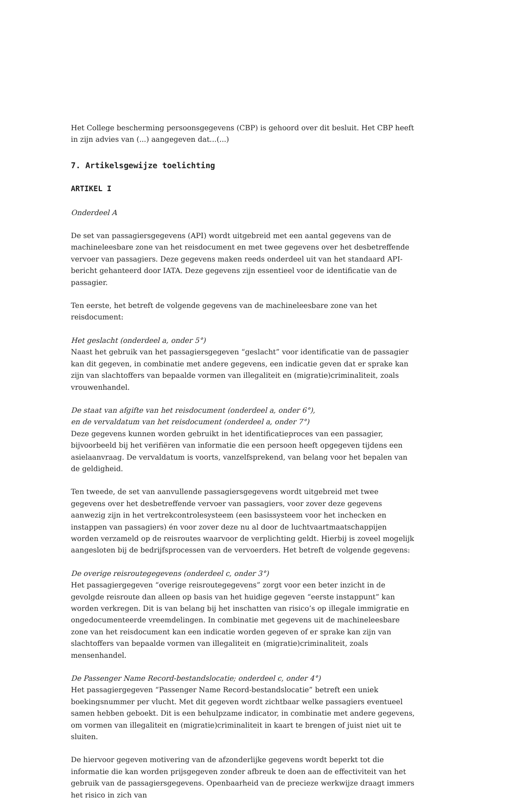Het College bescherming persoonsgegevens (CBP) is gehoord over dit besluit. Het CBP heeft in zijn advies van (...) aangegeven dat...(...)
7. Artikelsgewijze toelichting
ARTIKEL I
Onderdeel A
De set van passagiersgegevens (API) wordt uitgebreid met een aantal gegevens van de machineleesbare zone van het reisdocument en met twee gegevens over het desbetreffende vervoer van passagiers. Deze gegevens maken reeds onderdeel uit van het standaard API-bericht gehanteerd door IATA. Deze gegevens zijn essentieel voor de identificatie van de passagier.
Ten eerste, het betreft de volgende gegevens van de machineleesbare zone van het reisdocument:
Het geslacht (onderdeel a, onder 5°)
Naast het gebruik van het passagiersgegeven “geslacht” voor identificatie van de passagier kan dit gegeven, in combinatie met andere gegevens, een indicatie geven dat er sprake kan zijn van slachtoffers van bepaalde vormen van illegaliteit en (migratie)criminaliteit, zoals vrouwenhandel.
De staat van afgifte van het reisdocument (onderdeel a, onder 6°),
en de vervaldatum van het reisdocument (onderdeel a, onder 7°)
Deze gegevens kunnen worden gebruikt in het identificatieproces van een passagier, bijvoorbeeld bij het verifiëren van informatie die een persoon heeft opgegeven tijdens een asielaanvraag. De vervaldatum is voorts, vanzelfsprekend, van belang voor het bepalen van de geldigheid.
Ten tweede, de set van aanvullende passagiersgegevens wordt uitgebreid met twee gegevens over het desbetreffende vervoer van passagiers, voor zover deze gegevens aanwezig zijn in het vertrekcontrolesysteem (een basissysteem voor het inchecken en instappen van passagiers) én voor zover deze nu al door de luchtvaartmaatschappijen worden verzameld op de reisroutes waarvoor de verplichting geldt. Hierbij is zoveel mogelijk aangesloten bij de bedrijfsprocessen van de vervoerders. Het betreft de volgende gegevens:
De overige reisroutegegevens (onderdeel c, onder 3°)
Het passagiergegeven “overige reisroutegegevens” zorgt voor een beter inzicht in de gevolgde reisroute dan alleen op basis van het huidige gegeven “eerste instappunt” kan worden verkregen. Dit is van belang bij het inschatten van risico’s op illegale immigratie en ongedocumenteerde vreemdelingen. In combinatie met gegevens uit de machineleesbare zone van het reisdocument kan een indicatie worden gegeven of er sprake kan zijn van slachtoffers van bepaalde vormen van illegaliteit en (migratie)criminaliteit, zoals mensenhandel.
De Passenger Name Record-bestandslocatie; onderdeel c, onder 4°)
Het passagiergegeven “Passenger Name Record-bestandslocatie” betreft een uniek boekingsnummer per vlucht. Met dit gegeven wordt zichtbaar welke passagiers eventueel samen hebben geboekt. Dit is een behulpzame indicator, in combinatie met andere gegevens, om vormen van illegaliteit en (migratie)criminaliteit in kaart te brengen of juist niet uit te sluiten.
De hiervoor gegeven motivering van de afzonderlijke gegevens wordt beperkt tot die informatie die kan worden prijsgegeven zonder afbreuk te doen aan de effectiviteit van het gebruik van de passagiersgegevens. Openbaarheid van de precieze werkwijze draagt immers het risico in zich van